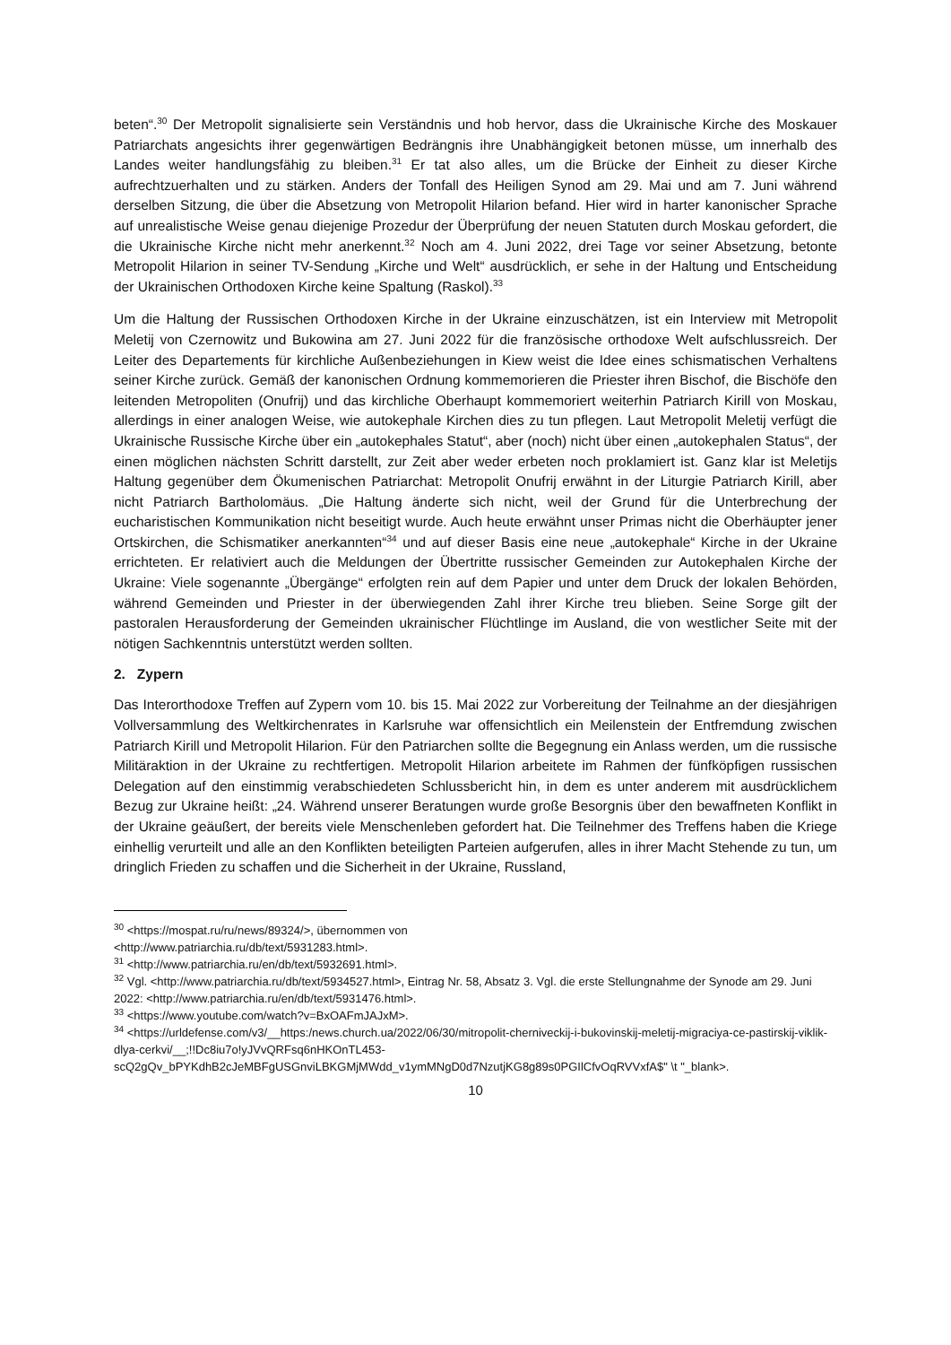beten“.<sup>30</sup> Der Metropolit signalisierte sein Verständnis und hob hervor, dass die Ukrainische Kirche des Moskauer Patriarchats angesichts ihrer gegenwärtigen Bedrängnis ihre Unabhängigkeit betonen müsse, um innerhalb des Landes weiter handlungsfähig zu bleiben.<sup>31</sup> Er tat also alles, um die Brücke der Einheit zu dieser Kirche aufrechtzuerhalten und zu stärken. Anders der Tonfall des Heiligen Synod am 29. Mai und am 7. Juni während derselben Sitzung, die über die Absetzung von Metropolit Hilarion befand. Hier wird in harter kanonischer Sprache auf unrealistische Weise genau diejenige Prozedur der Überprüfung der neuen Statuten durch Moskau gefordert, die die Ukrainische Kirche nicht mehr anerkennt.<sup>32</sup> Noch am 4. Juni 2022, drei Tage vor seiner Absetzung, betonte Metropolit Hilarion in seiner TV-Sendung „Kirche und Welt“ ausdrücklich, er sehe in der Haltung und Entscheidung der Ukrainischen Orthodoxen Kirche keine Spaltung (Raskol).<sup>33</sup>
Um die Haltung der Russischen Orthodoxen Kirche in der Ukraine einzuschätzen, ist ein Interview mit Metropolit Meletij von Czernowitz und Bukowina am 27. Juni 2022 für die französische orthodoxe Welt aufschlussreich. Der Leiter des Departements für kirchliche Außenbeziehungen in Kiew weist die Idee eines schismatischen Verhaltens seiner Kirche zurück. Gemäß der kanonischen Ordnung kommemorieren die Priester ihren Bischof, die Bischöfe den leitenden Metropoliten (Onufrij) und das kirchliche Oberhaupt kommemoriert weiterhin Patriarch Kirill von Moskau, allerdings in einer analogen Weise, wie autokephale Kirchen dies zu tun pflegen. Laut Metropolit Meletij verfügt die Ukrainische Russische Kirche über ein „autokephales Statut“, aber (noch) nicht über einen „autokephalen Status“, der einen möglichen nächsten Schritt darstellt, zur Zeit aber weder erbeten noch proklamiert ist. Ganz klar ist Meletijs Haltung gegenüber dem Ökumenischen Patriarchat: Metropolit Onufrij erwähnt in der Liturgie Patriarch Kirill, aber nicht Patriarch Bartholomäus. „Die Haltung änderte sich nicht, weil der Grund für die Unterbrechung der eucharistischen Kommunikation nicht beseitigt wurde. Auch heute erwähnt unser Primas nicht die Oberhäupter jener Ortskirchen, die Schismatiker anerkannten“<sup>34</sup> und auf dieser Basis eine neue „autokephale“ Kirche in der Ukraine errichteten. Er relativiert auch die Meldungen der Übertritte russischer Gemeinden zur Autokephalen Kirche der Ukraine: Viele sogenannte „Übergänge“ erfolgten rein auf dem Papier und unter dem Druck der lokalen Behörden, während Gemeinden und Priester in der überwiegenden Zahl ihrer Kirche treu blieben. Seine Sorge gilt der pastoralen Herausforderung der Gemeinden ukrainischer Flüchtlinge im Ausland, die von westlicher Seite mit der nötigen Sachkenntnis unterstützt werden sollten.
2. Zypern
Das Interorthodoxe Treffen auf Zypern vom 10. bis 15. Mai 2022 zur Vorbereitung der Teilnahme an der diesjährigen Vollversammlung des Weltkirchenrates in Karlsruhe war offensichtlich ein Meilenstein der Entfremdung zwischen Patriarch Kirill und Metropolit Hilarion. Für den Patriarchen sollte die Begegnung ein Anlass werden, um die russische Militäraktion in der Ukraine zu rechtfertigen. Metropolit Hilarion arbeitete im Rahmen der fünfköpfigen russischen Delegation auf den einstimmig verabschiedeten Schlussbericht hin, in dem es unter anderem mit ausdrücklichem Bezug zur Ukraine heißt: „24. Während unserer Beratungen wurde große Besorgnis über den bewaffneten Konflikt in der Ukraine geäußert, der bereits viele Menschenleben gefordert hat. Die Teilnehmer des Treffens haben die Kriege einhellig verurteilt und alle an den Konflikten beteiligten Parteien aufgerufen, alles in ihrer Macht Stehende zu tun, um dringlich Frieden zu schaffen und die Sicherheit in der Ukraine, Russland,
<sup>30</sup> <https://mospat.ru/ru/news/89324/>, übernommen von
<http://www.patriarchia.ru/db/text/5931283.html>.
<sup>31</sup> <http://www.patriarchia.ru/en/db/text/5932691.html>.
<sup>32</sup> Vgl. <http://www.patriarchia.ru/db/text/5934527.html>, Eintrag Nr. 58, Absatz 3. Vgl. die erste Stellungnahme der Synode am 29. Juni 2022: <http://www.patriarchia.ru/en/db/text/5931476.html>.
<sup>33</sup> <https://www.youtube.com/watch?v=BxOAFmJAJxM>.
<sup>34</sup> <https://urldefense.com/v3/__https:/news.church.ua/2022/06/30/mitropolit-cherniveckij-i-bukovinskij-meletij-migraciya-ce-pastirskij-viklik-dlya-cerkvi/__;!!Dc8iu7o!yJVvQRFsq6nHKOnTL453-scQ2gQv_bPYKdhB2cJeMBFgUSGnviLBKGMjMWdd_v1ymMNgD0d7NzutjKG8g89s0PGIlCfvOqRVVxfA$" \t "_blank>.
10